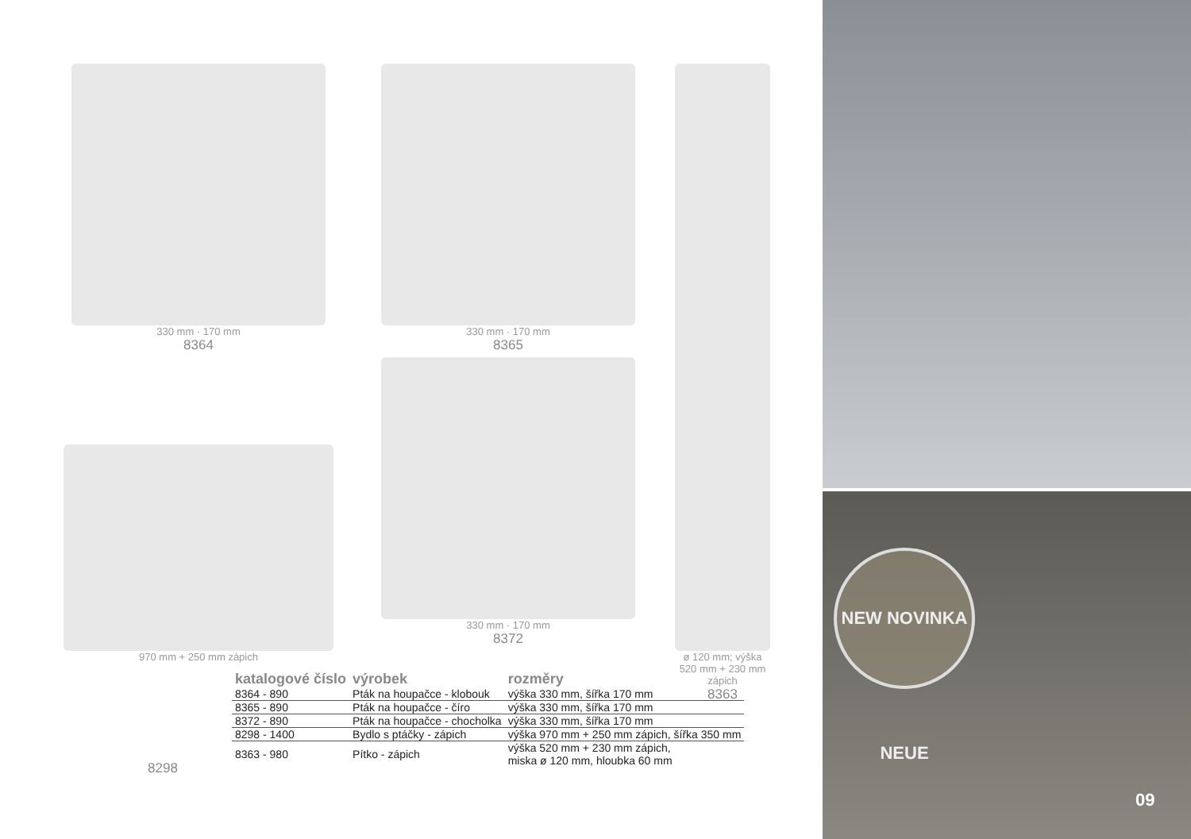330 mm · 170 mm
8364
330 mm · 170 mm
8365
330 mm · 170 mm
8372
ø 120 mm; výška 520 mm + 230 mm zápich
8363
970 mm + 250 mm zápich
8298
| katalogové číslo | výrobek | rozměry |
| --- | --- | --- |
| 8364 - 890 | Pták na houpačce - klobouk | výška 330 mm, šířka 170 mm |
| 8365 - 890 | Pták na houpačce - číro | výška 330 mm, šířka 170 mm |
| 8372 - 890 | Pták na houpačce - chocholka | výška 330 mm, šířka 170 mm |
| 8298 - 1400 | Bydlo s ptáčky - zápich | výška 970 mm + 250 mm zápich, šířka 350 mm |
| 8363 - 980 | Pítko - zápich | výška 520 mm + 230 mm zápich, miska ø 120 mm, hloubka 60 mm |
NEW NOVINKA NEUE
09